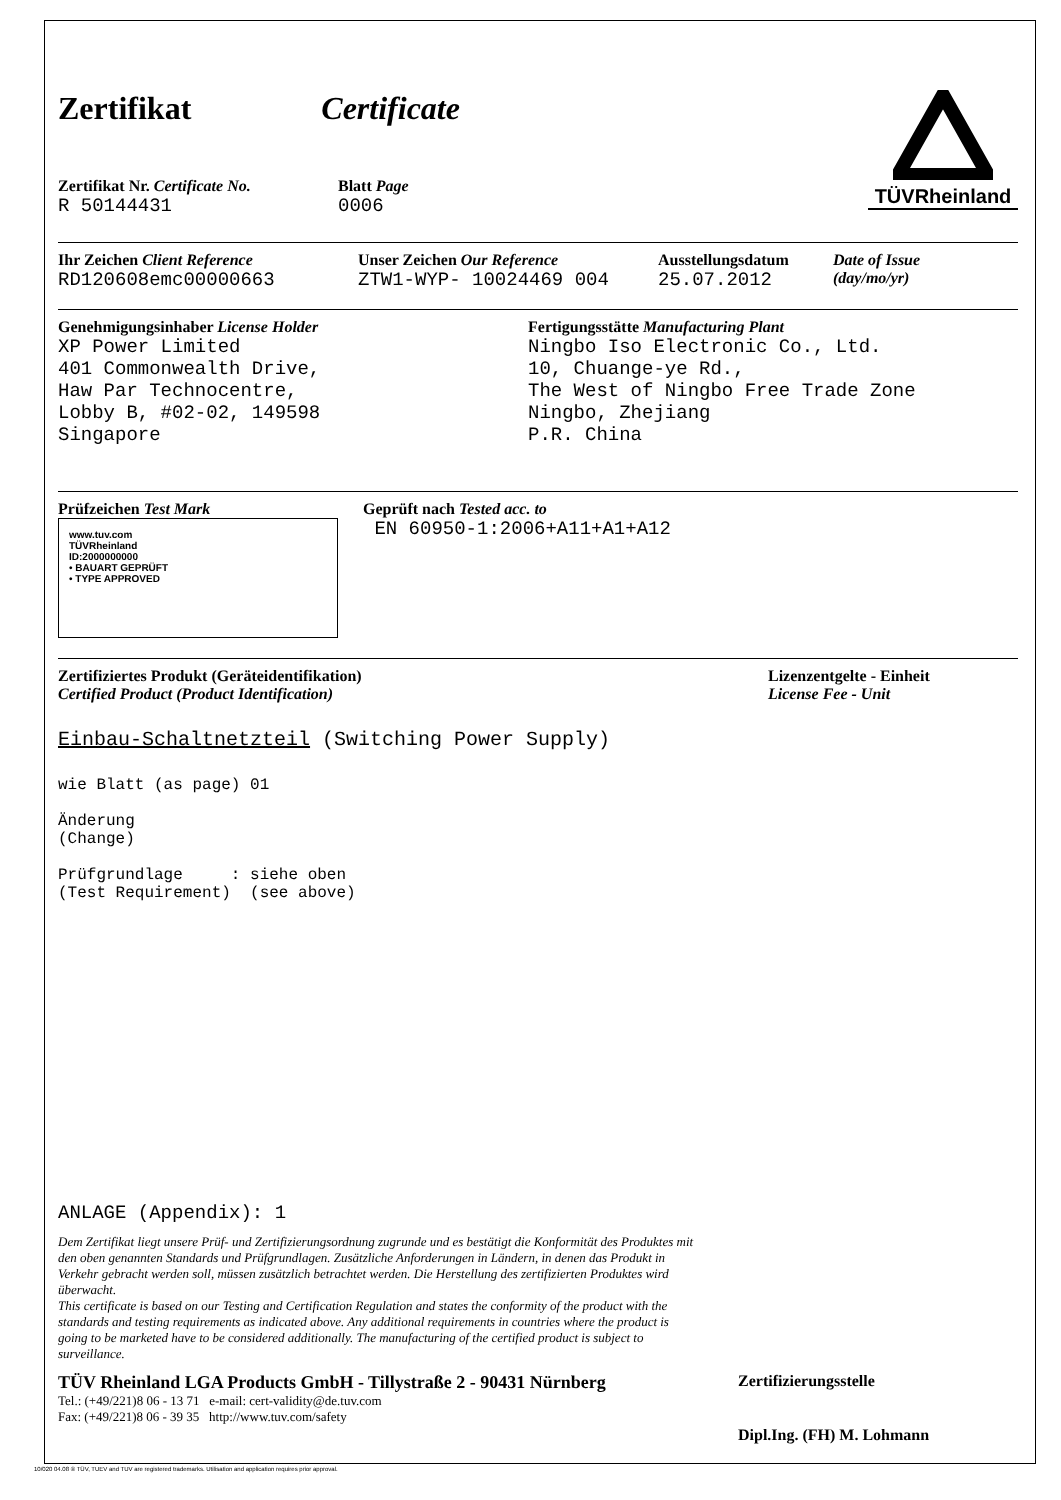TÜVRheinland
Zertifikat Certificate
Zertifikat Nr. Certificate No.
R 50144431
Blatt Page
0006
Ihr Zeichen Client Reference
RD120608emc00000663
Unser Zeichen Our Reference
ZTW1-WYP- 10024469 004
Ausstellungsdatum
25.07.2012
Date of Issue
(day/mo/yr)
Genehmigungsinhaber License Holder
XP Power Limited
401 Commonwealth Drive,
Haw Par Technocentre,
Lobby B, #02-02, 149598
Singapore
Fertigungsstätte Manufacturing Plant
Ningbo Iso Electronic Co., Ltd.
10, Chuange-ye Rd.,
The West of Ningbo Free Trade Zone
Ningbo, Zhejiang
P.R. China
Prüfzeichen Test Mark
www.tuv.com
TÜVRheinland
ID:2000000000
• BAUART GEPRÜFT
• TYPE APPROVED
Geprüft nach Tested acc. to
EN 60950-1:2006+A11+A1+A12
Zertifiziertes Produkt (Geräteidentifikation)
Certified Product (Product Identification)
Lizenzentgelte - Einheit
License Fee - Unit
Einbau-Schaltnetzteil (Switching Power Supply)
wie Blatt (as page) 01 Änderung (Change) Prüfgrundlage : siehe oben (Test Requirement) (see above)
ANLAGE (Appendix): 1
Dem Zertifikat liegt unsere Prüf- und Zertifizierungsordnung zugrunde und es bestätigt die Konformität des Produktes mit den oben genannten Standards und Prüfgrundlagen. Zusätzliche Anforderungen in Ländern, in denen das Produkt in Verkehr gebracht werden soll, müssen zusätzlich betrachtet werden. Die Herstellung des zertifizierten Produktes wird überwacht.
This certificate is based on our Testing and Certification Regulation and states the conformity of the product with the standards and testing requirements as indicated above. Any additional requirements in countries where the product is going to be marketed have to be considered additionally. The manufacturing of the certified product is subject to surveillance.
TÜV Rheinland LGA Products GmbH - Tillystraße 2 - 90431 Nürnberg
Tel.: (+49/221)8 06 - 13 71 e-mail: cert-validity@de.tuv.com
Fax: (+49/221)8 06 - 39 35 http://www.tuv.com/safety
Zertifizierungsstelle
Dipl.Ing. (FH) M. Lohmann
10/020 04.08 ® TÜV, TUEV and TUV are registered trademarks. Utilisation and application requires prior approval.